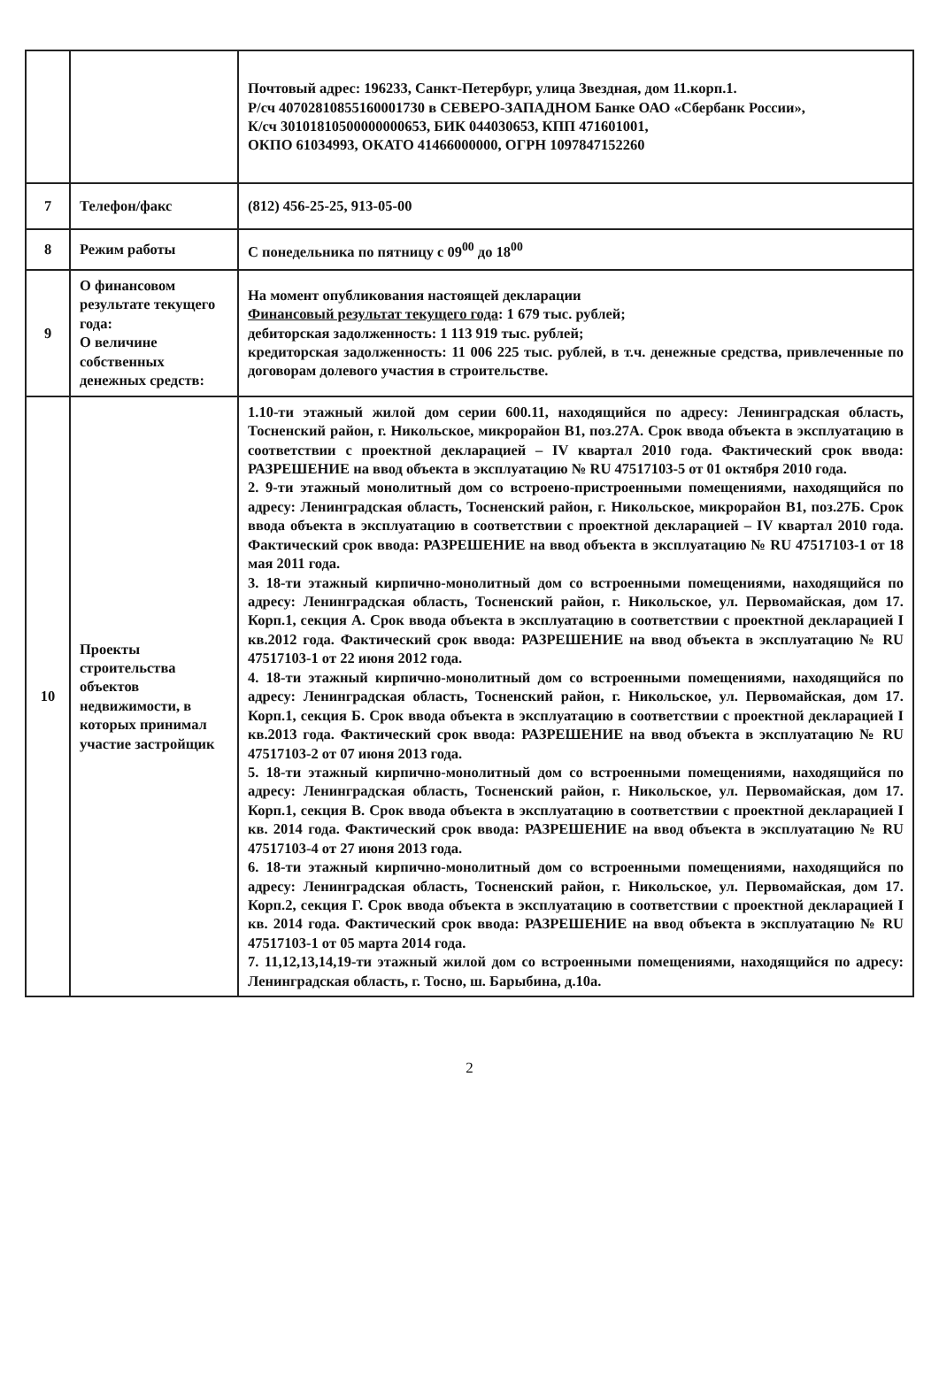| | | Почтовый адрес: 196233, Санкт-Петербург, улица Звездная, дом 11.корп.1. Р/сч 40702810855160001730 в СЕВЕРО-ЗАПАДНОМ Банке ОАО «Сбербанк России», К/сч 30101810500000000653, БИК 044030653, КПП 471601001, ОКПО 61034993, ОКАТО 41466000000, ОГРН 1097847152260 |
| 7 | Телефон/факс | (812) 456-25-25, 913-05-00 |
| 8 | Режим работы | С понедельника по пятницу с 09<sup>00</sup> до 18<sup>00</sup> |
| 9 | О финансовом результате текущего года: О величине собственных денежных средств: | На момент опубликования настоящей декларации Финансовый результат текущего года : 1 679 тыс. рублей; дебиторская задолженность: 1 113 919 тыс. рублей; кредиторская задолженность: 11 006 225 тыс. рублей, в т.ч. денежные средства, привлеченные по договорам долевого участия в строительстве. |
| 10 | Проекты строительства объектов недвижимости, в которых принимал участие застройщик | 1.10-ти этажный жилой дом серии 600.11, находящийся по адресу: Ленинградская область, Тосненский район, г. Никольское, микрорайон В1, поз.27А. Срок ввода объекта в эксплуатацию в соответствии с проектной декларацией – IV квартал 2010 года. Фактический срок ввода: РАЗРЕШЕНИЕ на ввод объекта в эксплуатацию № RU 47517103-5 от 01 октября 2010 года. 2. 9-ти этажный монолитный дом со встроено-пристроенными помещениями, находящийся по адресу: Ленинградская область, Тосненский район, г. Никольское, микрорайон В1, поз.27Б. Срок ввода объекта в эксплуатацию в соответствии с проектной декларацией – IV квартал 2010 года. Фактический срок ввода: РАЗРЕШЕНИЕ на ввод объекта в эксплуатацию № RU 47517103-1 от 18 мая 2011 года. 3. 18-ти этажный кирпично-монолитный дом со встроенными помещениями, находящийся по адресу: Ленинградская область, Тосненский район, г. Никольское, ул. Первомайская, дом 17. Корп.1, секция А. Срок ввода объекта в эксплуатацию в соответствии с проектной декларацией I кв.2012 года. Фактический срок ввода: РАЗРЕШЕНИЕ на ввод объекта в эксплуатацию № RU 47517103-1 от 22 июня 2012 года. 4. 18-ти этажный кирпично-монолитный дом со встроенными помещениями, находящийся по адресу: Ленинградская область, Тосненский район, г. Никольское, ул. Первомайская, дом 17. Корп.1, секция Б. Срок ввода объекта в эксплуатацию в соответствии с проектной декларацией I кв.2013 года. Фактический срок ввода: РАЗРЕШЕНИЕ на ввод объекта в эксплуатацию № RU 47517103-2 от 07 июня 2013 года. 5. 18-ти этажный кирпично-монолитный дом со встроенными помещениями, находящийся по адресу: Ленинградская область, Тосненский район, г. Никольское, ул. Первомайская, дом 17. Корп.1, секция В. Срок ввода объекта в эксплуатацию в соответствии с проектной декларацией I кв. 2014 года. Фактический срок ввода: РАЗРЕШЕНИЕ на ввод объекта в эксплуатацию № RU 47517103-4 от 27 июня 2013 года. 6. 18-ти этажный кирпично-монолитный дом со встроенными помещениями, находящийся по адресу: Ленинградская область, Тосненский район, г. Никольское, ул. Первомайская, дом 17. Корп.2, секция Г. Срок ввода объекта в эксплуатацию в соответствии с проектной декларацией I кв. 2014 года. Фактический срок ввода: РАЗРЕШЕНИЕ на ввод объекта в эксплуатацию № RU 47517103-1 от 05 марта 2014 года. 7. 11,12,13,14,19-ти этажный жилой дом со встроенными помещениями, находящийся по адресу: Ленинградская область, г. Тосно, ш. Барыбина, д.10а. |
2